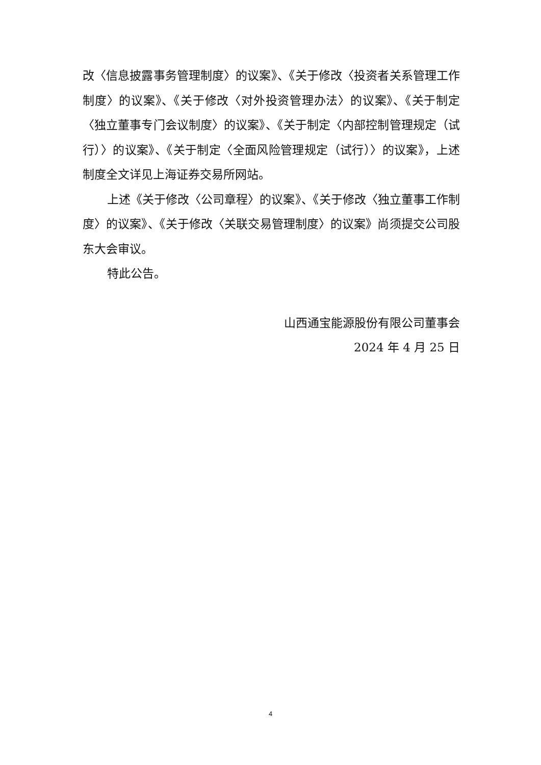改〈信息披露事务管理制度〉的议案》、《关于修改〈投资者关系管理工作制度〉的议案》、《关于修改〈对外投资管理办法〉的议案》、《关于制定〈独立董事专门会议制度〉的议案》、《关于制定〈内部控制管理规定（试行）〉的议案》、《关于制定〈全面风险管理规定（试行）〉的议案》，上述制度全文详见上海证券交易所网站。
上述《关于修改〈公司章程〉的议案》、《关于修改〈独立董事工作制度〉的议案》、《关于修改〈关联交易管理制度〉的议案》尚须提交公司股东大会审议。
特此公告。
山西通宝能源股份有限公司董事会
2024 年 4 月 25 日
4